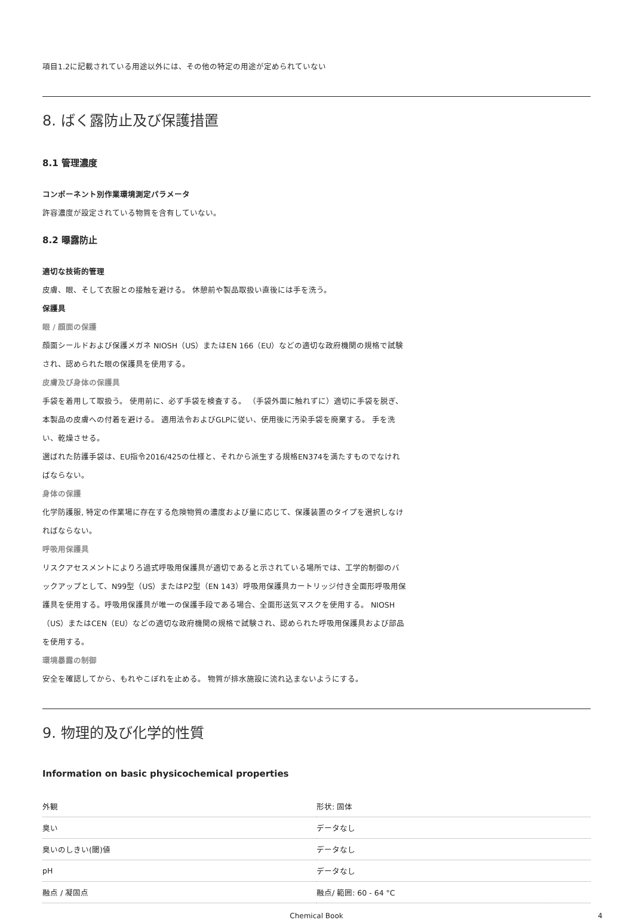項目1.2に記載されている用途以外には、その他の特定の用途が定められていない
8. ばく露防止及び保護措置
8.1 管理濃度
コンポーネント別作業環境測定パラメータ
許容濃度が設定されている物質を含有していない。
8.2 曝露防止
適切な技術的管理
皮膚、眼、そして衣服との接触を避ける。 休憩前や製品取扱い直後には手を洗う。
保護具
眼 / 顔面の保護
顔面シールドおよび保護メガネ NIOSH（US）またはEN 166（EU）などの適切な政府機関の規格で試験され、認められた眼の保護具を使用する。
皮膚及び身体の保護具
手袋を着用して取扱う。 使用前に、必ず手袋を検査する。 （手袋外面に触れずに）適切に手袋を脱ぎ、本製品の皮膚への付着を避ける。 適用法令およびGLPに従い、使用後に汚染手袋を廃棄する。 手を洗い、乾燥させる。
選ばれた防護手袋は、EU指令2016/425の仕様と、それから派生する規格EN374を満たすものでなければならない。
身体の保護
化学防護服, 特定の作業場に存在する危険物質の濃度および量に応じて、保護装置のタイプを選択しなければならない。
呼吸用保護具
リスクアセスメントによりろ過式呼吸用保護具が適切であると示されている場所では、工学的制御のバックアップとして、N99型（US）またはP2型（EN 143）呼吸用保護具カートリッジ付き全面形呼吸用保護具を使用する。呼吸用保護具が唯一の保護手段である場合、全面形送気マスクを使用する。 NIOSH（US）またはCEN（EU）などの適切な政府機関の規格で試験され、認められた呼吸用保護具および部品を使用する。
環境暴露の制御
安全を確認してから、もれやこぼれを止める。 物質が排水施設に流れ込まないようにする。
9. 物理的及び化学的性質
Information on basic physicochemical properties
| 外観 | 形状: 固体 |
| 臭い | データなし |
| 臭いのしきい(閾)値 | データなし |
| pH | データなし |
| 融点 / 凝固点 | 融点/ 範囲: 60 - 64 °C |
Chemical Book 4